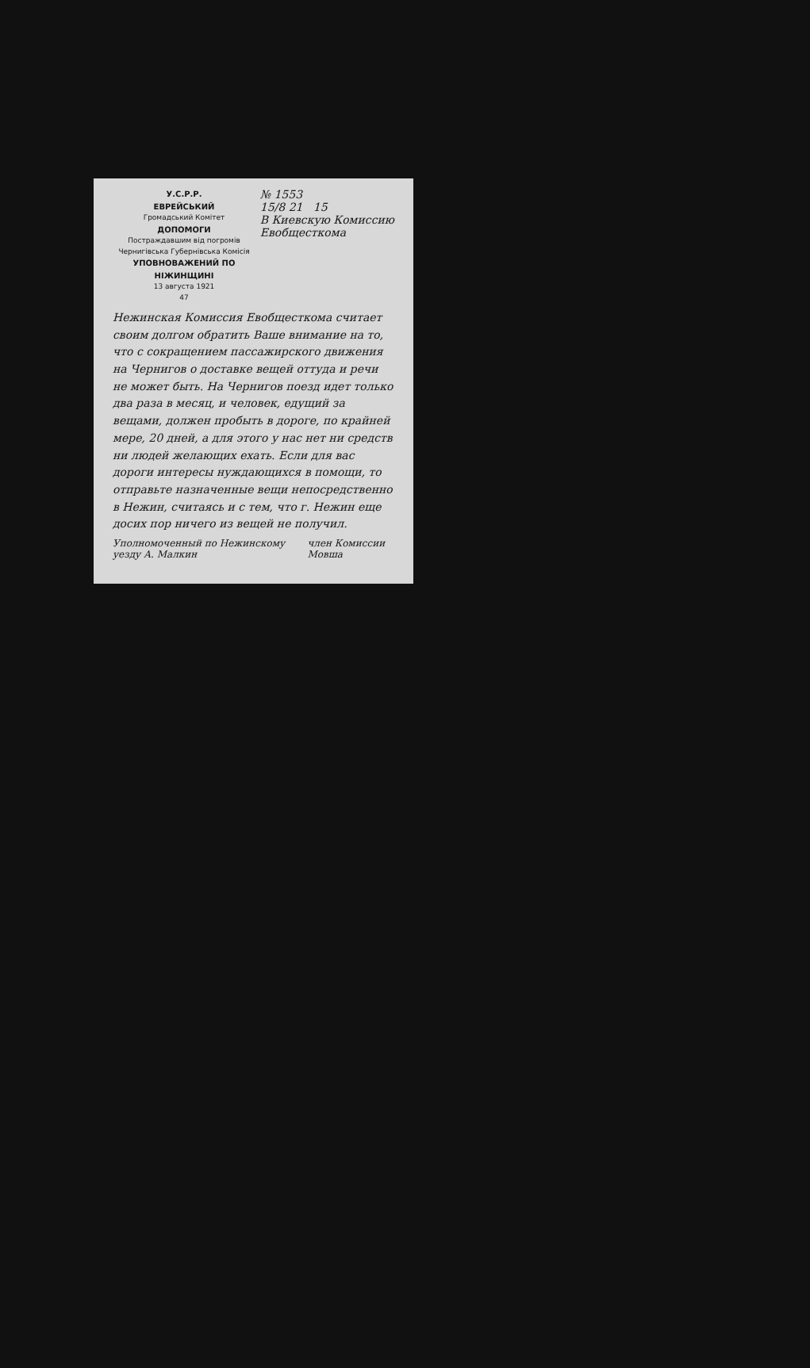У.С.Р.Р.
ЕВРЕЙСЬКИЙ
Громадський Комітет
ДОПОМОГИ
Постраждавшим від погромів
Чернигівська Губернівська Комісія
УПОВНОВАЖЕНИЙ ПО НІЖИНЩИНІ
13 августа 1921
47
№ 1553
15/8 21 15
В Киевскую Комиссию
Евобщесткома
Нежинская Комиссия Евобщесткома считает своим долгом обратить Ваше внимание на то, что с сокращением пассажирского движения на Чернигов о доставке вещей оттуда и речи не может быть. На Чернигов поезд идет только два раза в месяц, и человек, едущий за вещами, должен пробыть в дороге, по крайней мере, 20 дней, а для этого у нас нет ни средств ни людей желающих ехать. Если для вас дороги интересы нуждающихся в помощи, то отправьте назначенные вещи непосредственно в Нежин, считаясь и с тем, что г. Нежин еще досих пор ничего из вещей не получил.
Уполномоченный по Нежинскому уезду А. Малкин член Комиссии Мовша